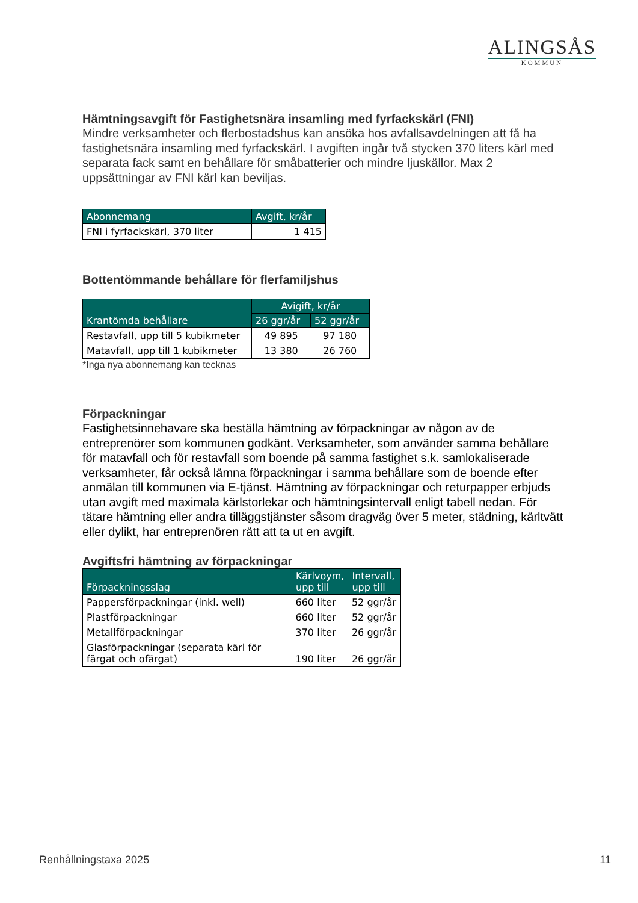ALINGSÅS
KOMMUN
Hämtningsavgift för Fastighetsnära insamling med fyrfackskärl (FNI)
Mindre verksamheter och flerbostadshus kan ansöka hos avfallsavdelningen att få ha fastighetsnära insamling med fyrfackskärl. I avgiften ingår två stycken 370 liters kärl med separata fack samt en behållare för småbatterier och mindre ljuskällor. Max 2 uppsättningar av FNI kärl kan beviljas.
| Abonnemang | Avgift, kr/år |
| --- | --- |
| FNI i fyrfackskärl, 370 liter | 1 415 |
Bottentömmande behållare för flerfamiljshus
| Krantömda behållare | Avigift, kr/år | |
| --- | --- | --- |
| | 26 ggr/år | 52 ggr/år |
| Restavfall, upp till 5 kubikmeter | 49 895 | 97 180 |
| Matavfall, upp till 1 kubikmeter | 13 380 | 26 760 |
*Inga nya abonnemang kan tecknas
Förpackningar
Fastighetsinnehavare ska beställa hämtning av förpackningar av någon av de entreprenörer som kommunen godkänt. Verksamheter, som använder samma behållare för matavfall och för restavfall som boende på samma fastighet s.k. samlokaliserade verksamheter, får också lämna förpackningar i samma behållare som de boende efter anmälan till kommunen via E-tjänst. Hämtning av förpackningar och returpapper erbjuds utan avgift med maximala kärlstorlekar och hämtningsintervall enligt tabell nedan. För tätare hämtning eller andra tilläggstjänster såsom dragväg över 5 meter, städning, kärltvätt eller dylikt, har entreprenören rätt att ta ut en avgift.
Avgiftsfri hämtning av förpackningar
| Förpackningsslag | Kärlvoym, upp till | Intervall, upp till |
| --- | --- | --- |
| Pappersförpackningar (inkl. well) | 660 liter | 52 ggr/år |
| Plastförpackningar | 660 liter | 52 ggr/år |
| Metallförpackningar | 370 liter | 26 ggr/år |
| Glasförpackningar (separata kärl för färgat och ofärgat) | 190 liter | 26 ggr/år |
Renhållningstaxa 2025 11